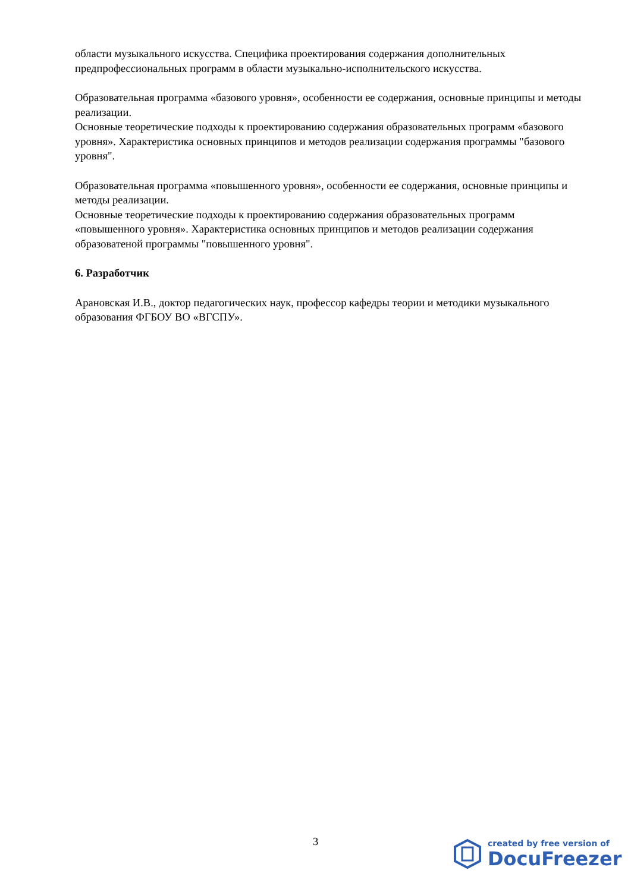области музыкального искусства. Специфика проектирования содержания дополнительных предпрофессиональных программ в области музыкально-исполнительского искусства.
Образовательная программа «базового уровня», особенности ее содержания, основные принципы и методы реализации.
Основные теоретические подходы к проектированию содержания образовательных программ «базового уровня». Характеристика основных принципов и методов реализации содержания программы "базового уровня".
Образовательная программа «повышенного уровня», особенности ее содержания, основные принципы и методы реализации.
Основные теоретические подходы к проектированию содержания образовательных программ «повышенного уровня». Характеристика основных принципов и методов реализации содержания образоватеной программы "повышенного уровня".
6. Разработчик
Арановская И.В., доктор педагогических наук, профессор кафедры теории и методики музыкального образования ФГБОУ ВО «ВГСПУ».
3
created by free version of
DocuFreezer